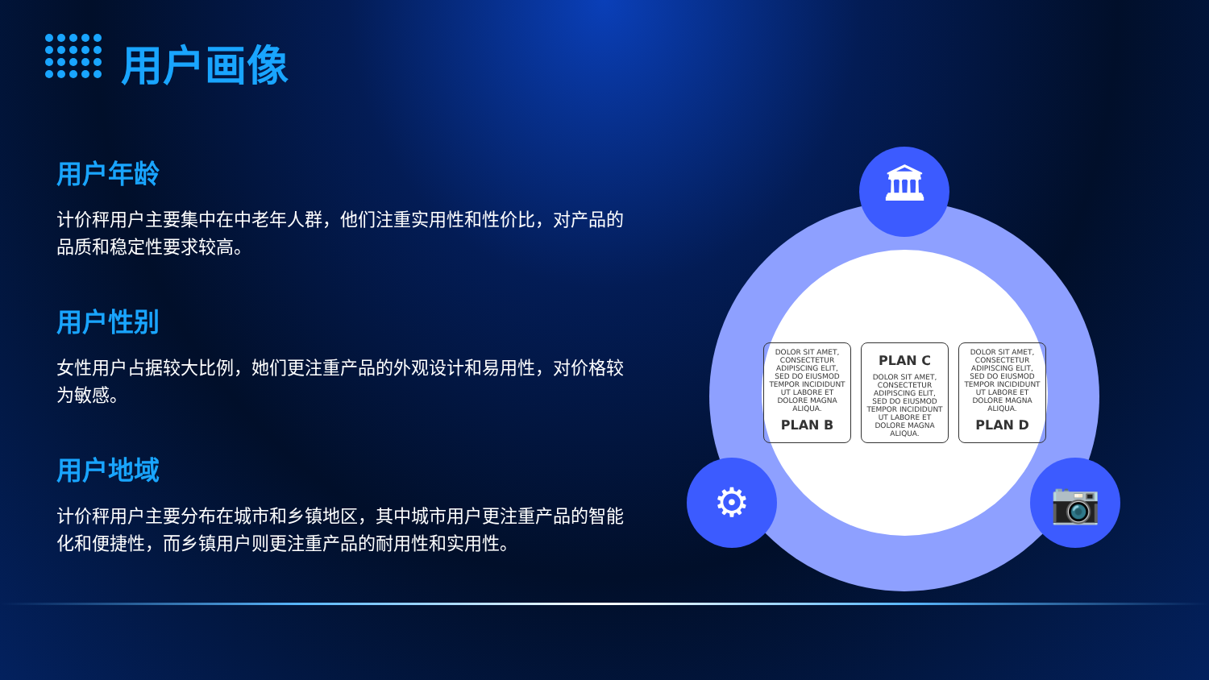用户画像
用户年龄
计价秤用户主要集中在中老年人群，他们注重实用性和性价比，对产品的品质和稳定性要求较高。
用户性别
女性用户占据较大比例，她们更注重产品的外观设计和易用性，对价格较为敏感。
用户地域
计价秤用户主要分布在城市和乡镇地区，其中城市用户更注重产品的智能化和便捷性，而乡镇用户则更注重产品的耐用性和实用性。
DOLOR SIT AMET, CONSECTETUR ADIPISCING ELIT, SED DO EIUSMOD TEMPOR INCIDIDUNT UT LABORE ET DOLORE MAGNA ALIQUA.
PLAN B
PLAN C
DOLOR SIT AMET, CONSECTETUR ADIPISCING ELIT, SED DO EIUSMOD TEMPOR INCIDIDUNT UT LABORE ET DOLORE MAGNA ALIQUA.
DOLOR SIT AMET, CONSECTETUR ADIPISCING ELIT, SED DO EIUSMOD TEMPOR INCIDIDUNT UT LABORE ET DOLORE MAGNA ALIQUA.
PLAN D
🏛
⚙ 📷